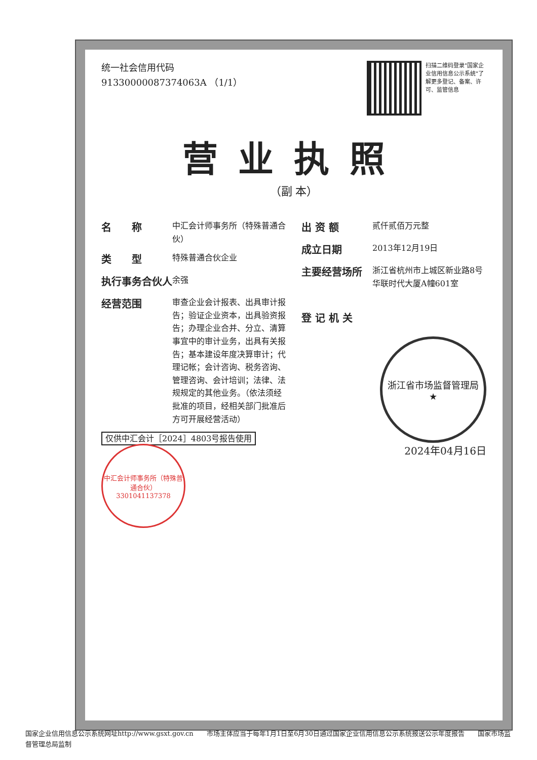统一社会信用代码
91330000087374063A （1/1）
扫描二维码登录"国家企业信用信息公示系统"了解更多登记、备案、许可、监管信息
营业执照
（副 本）
名　　称 中汇会计师事务所（特殊普通合伙）
类　　型 特殊普通合伙企业
执行事务合伙人 余强
经营范围 审查企业会计报表、出具审计报告；验证企业资本，出具验资报告；办理企业合并、分立、清算事宜中的审计业务，出具有关报告；基本建设年度决算审计；代理记帐；会计咨询、税务咨询、管理咨询、会计培训；法律、法规规定的其他业务。（依法须经批准的项目，经相关部门批准后方可开展经营活动）
仅供中汇会计［2024］4803号报告使用 中汇会计师事务所（特殊普通合伙）
3301041137378
出 资 额 贰仟贰佰万元整
成立日期 2013年12月19日
主要经营场所 浙江省杭州市上城区新业路8号华联时代大厦A幢601室
登 记 机 关
浙江省市场监督管理局
★
2024年04月16日
国家企业信用信息公示系统网址http://www.gsxt.gov.cn　　市场主体应当于每年1月1日至6月30日通过国家企业信用信息公示系统报送公示年度报告　　国家市场监督管理总局监制